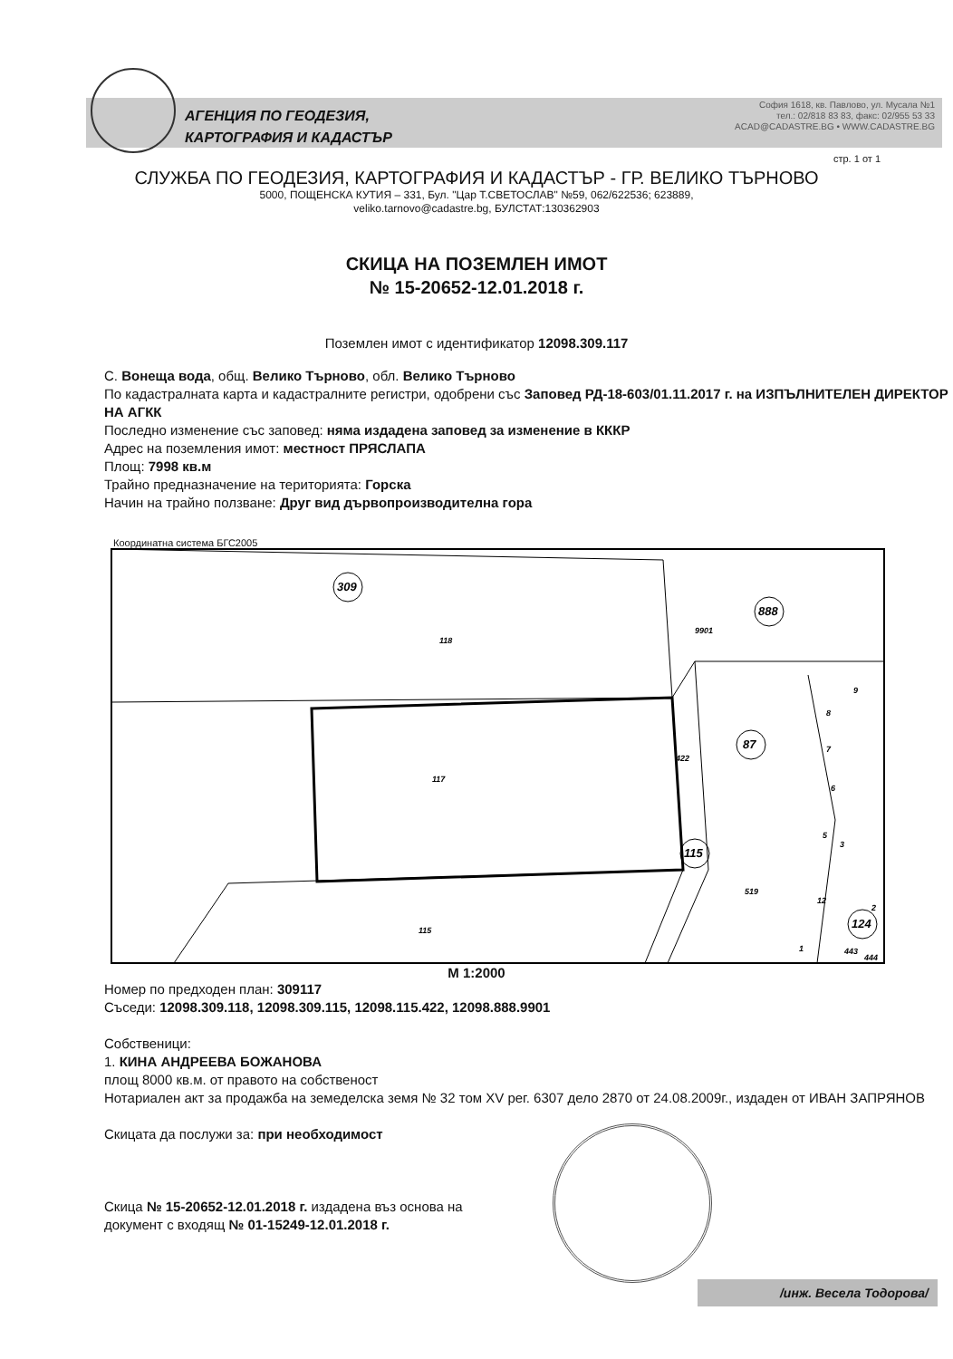АГЕНЦИЯ ПО ГЕОДЕЗИЯ,
КАРТОГРАФИЯ И КАДАСТЪР
София 1618, кв. Павлово, ул. Мусала №1
тел.: 02/818 83 83, факс: 02/955 53 33
ACAD@CADASTRE.BG • WWW.CADASTRE.BG
стр. 1 от 1
СЛУЖБА ПО ГЕОДЕЗИЯ, КАРТОГРАФИЯ И КАДАСТЪР - ГР. ВЕЛИКО ТЪРНОВО
5000, ПОЩЕНСКА КУТИЯ – 331, Бул. "Цар Т.СВЕТОСЛАВ" №59, 062/622536; 623889,
veliko.tarnovo@cadastre.bg, БУЛСТАТ:130362903
СКИЦА НА ПОЗЕМЛЕН ИМОТ
№ 15-20652-12.01.2018 г.
Поземлен имот с идентификатор 12098.309.117
С. Вонеща вода, общ. Велико Търново, обл. Велико Търново
По кадастралната карта и кадастралните регистри, одобрени със Заповед РД-18-603/01.11.2017 г. на ИЗПЪЛНИТЕЛЕН ДИРЕКТОР НА АГКК
Последно изменение със заповед: няма издадена заповед за изменение в КККР
Адрес на поземления имот: местност ПРЯСЛАПА
Площ: 7998 кв.м
Трайно предназначение на територията: Горска
Начин на трайно ползване: Друг вид дървопроизводителна гора
Координатна система БГС2005
309
888
87
115
124
118
117
115
9901
422
519
9
8
7
6
5
3
2
12
1
443
444
М 1:2000
Номер по предходен план: 309117
Съседи: 12098.309.118, 12098.309.115, 12098.115.422, 12098.888.9901
Собственици:
1. КИНА АНДРЕЕВА БОЖАНОВА
площ 8000 кв.м. от правото на собственост
Нотариален акт за продажба на земеделска земя № 32 том XV рег. 6307 дело 2870 от 24.08.2009г., издаден от ИВАН ЗАПРЯНОВ
Скицата да послужи за: при необходимост
Скица № 15-20652-12.01.2018 г. издадена въз основа на
документ с входящ № 01-15249-12.01.2018 г.
/инж. Весела Тодорова/